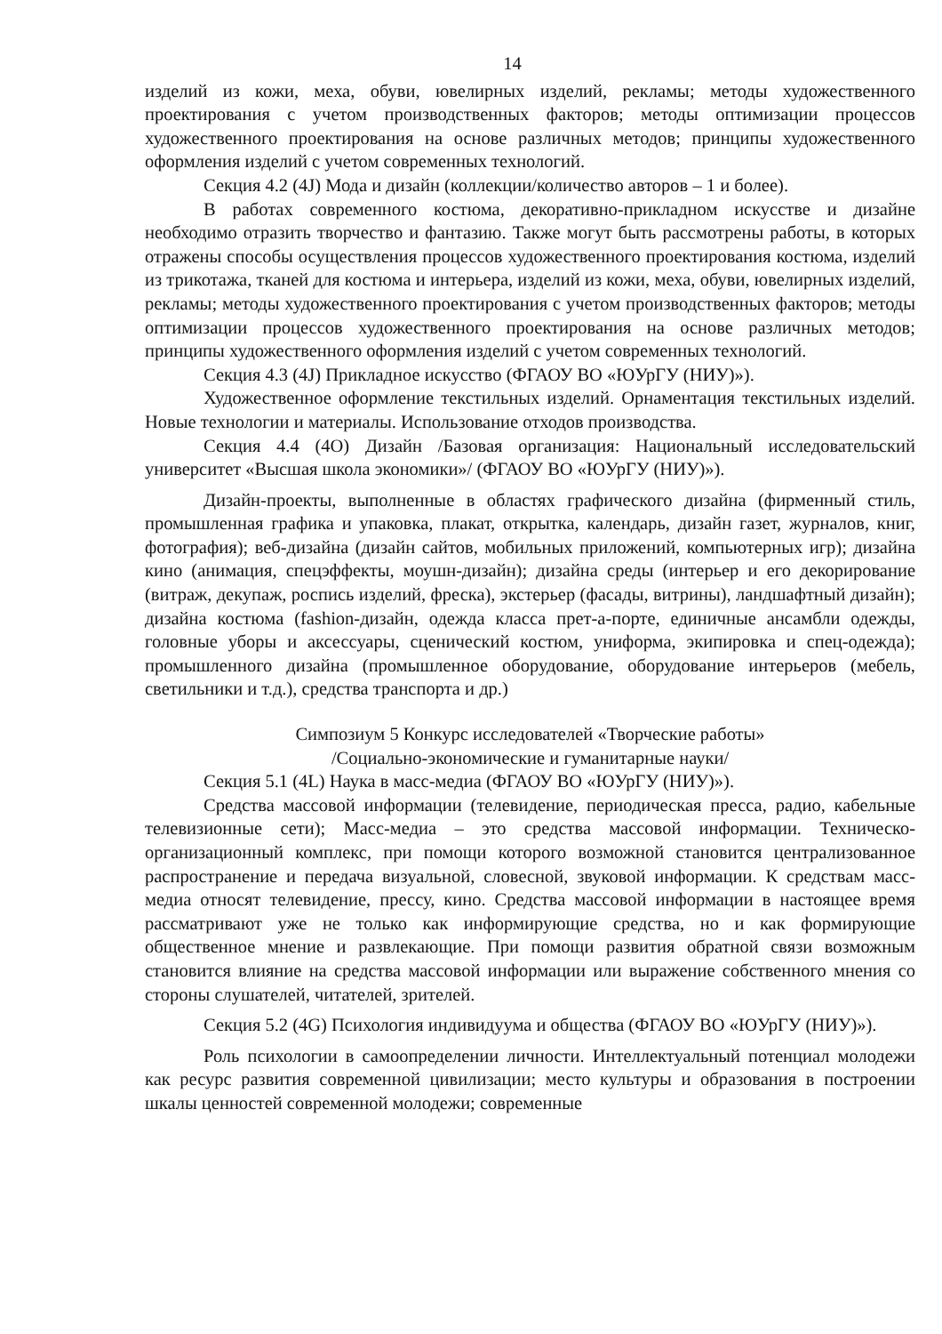14
изделий из кожи, меха, обуви, ювелирных изделий, рекламы; методы художественного проектирования с учетом производственных факторов; методы оптимизации процессов художественного проектирования на основе различных методов; принципы художественного оформления изделий с учетом современных технологий.
Секция 4.2 (4J) Мода и дизайн (коллекции/количество авторов – 1 и более).
В работах современного костюма, декоративно-прикладном искусстве и дизайне необходимо отразить творчество и фантазию. Также могут быть рассмотрены работы, в которых отражены способы осуществления процессов художественного проектирования костюма, изделий из трикотажа, тканей для костюма и интерьера, изделий из кожи, меха, обуви, ювелирных изделий, рекламы; методы художественного проектирования с учетом производственных факторов; методы оптимизации процессов художественного проектирования на основе различных методов; принципы художественного оформления изделий с учетом современных технологий.
Секция 4.3 (4J) Прикладное искусство (ФГАОУ ВО «ЮУрГУ (НИУ)»).
Художественное оформление текстильных изделий. Орнаментация текстильных изделий. Новые технологии и материалы. Использование отходов производства.
Секция 4.4 (4O) Дизайн /Базовая организация: Национальный исследовательский университет «Высшая школа экономики»/ (ФГАОУ ВО «ЮУрГУ (НИУ)»).
Дизайн-проекты, выполненные в областях графического дизайна (фирменный стиль, промышленная графика и упаковка, плакат, открытка, календарь, дизайн газет, журналов, книг, фотография); веб-дизайна (дизайн сайтов, мобильных приложений, компьютерных игр); дизайна кино (анимация, спецэффекты, моушн-дизайн); дизайна среды (интерьер и его декорирование (витраж, декупаж, роспись изделий, фреска), экстерьер (фасады, витрины), ландшафтный дизайн); дизайна костюма (fashion-дизайн, одежда класса прет-а-порте, единичные ансамбли одежды, головные уборы и аксессуары, сценический костюм, униформа, экипировка и спец-одежда); промышленного дизайна (промышленное оборудование, оборудование интерьеров (мебель, светильники и т.д.), средства транспорта и др.)
Симпозиум 5 Конкурс исследователей «Творческие работы»
/Социально-экономические и гуманитарные науки/
Секция 5.1 (4L) Наука в масс-медиа (ФГАОУ ВО «ЮУрГУ (НИУ)»).
Средства массовой информации (телевидение, периодическая пресса, радио, кабельные телевизионные сети); Масс-медиа – это средства массовой информации. Техническо-организационный комплекс, при помощи которого возможной становится централизованное распространение и передача визуальной, словесной, звуковой информации. К средствам масс-медиа относят телевидение, прессу, кино. Средства массовой информации в настоящее время рассматривают уже не только как информирующие средства, но и как формирующие общественное мнение и развлекающие. При помощи развития обратной связи возможным становится влияние на средства массовой информации или выражение собственного мнения со стороны слушателей, читателей, зрителей.
Секция 5.2 (4G) Психология индивидуума и общества (ФГАОУ ВО «ЮУрГУ (НИУ)»).
Роль психологии в самоопределении личности. Интеллектуальный потенциал молодежи как ресурс развития современной цивилизации; место культуры и образования в построении шкалы ценностей современной молодежи; современные